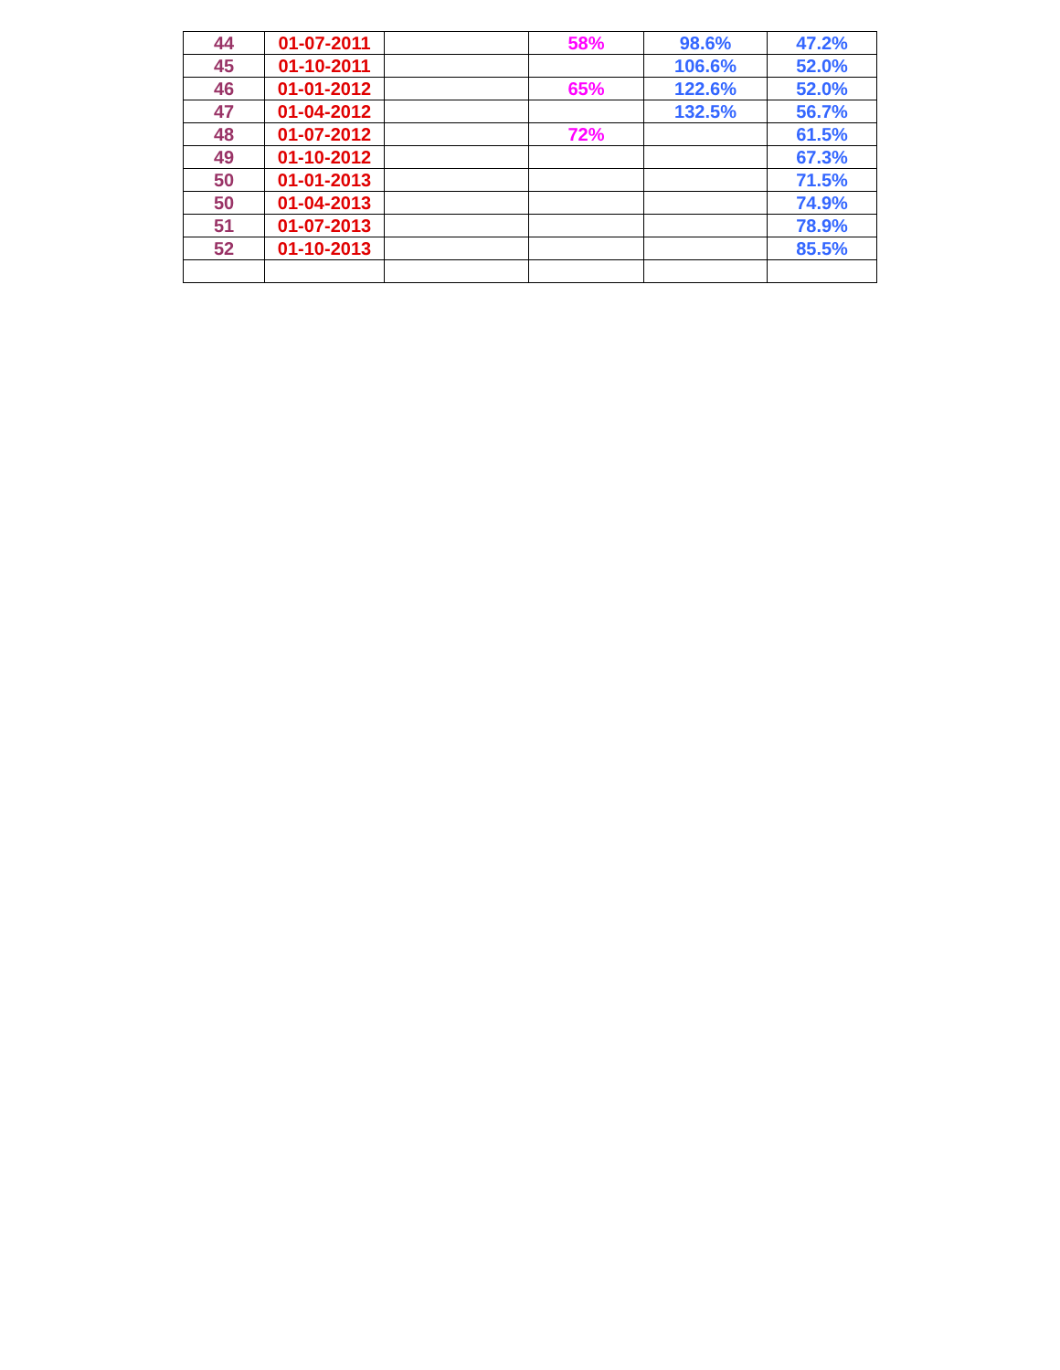| 44 | 01-07-2011 | | 58% | 98.6% | 47.2% |
| 45 | 01-10-2011 | | | 106.6% | 52.0% |
| 46 | 01-01-2012 | | 65% | 122.6% | 52.0% |
| 47 | 01-04-2012 | | | 132.5% | 56.7% |
| 48 | 01-07-2012 | | 72% | | 61.5% |
| 49 | 01-10-2012 | | | | 67.3% |
| 50 | 01-01-2013 | | | | 71.5% |
| 50 | 01-04-2013 | | | | 74.9% |
| 51 | 01-07-2013 | | | | 78.9% |
| 52 | 01-10-2013 | | | | 85.5% |